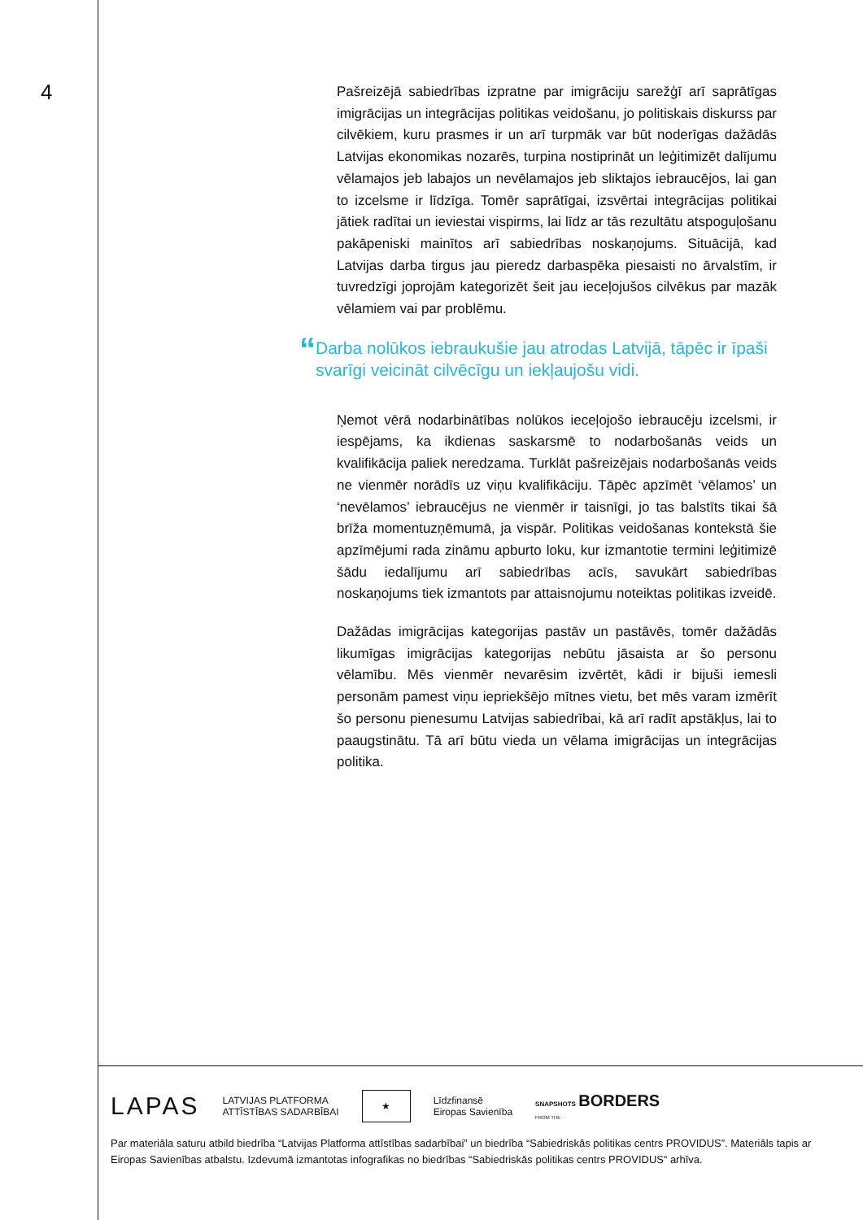4
Pašreizējā sabiedrības izpratne par imigrāciju sarežģī arī saprātīgas imigrācijas un integrācijas politikas veidošanu, jo politiskais diskurss par cilvēkiem, kuru prasmes ir un arī turpmāk var būt noderīgas dažādās Latvijas ekonomikas nozarēs, turpina nostiprināt un leģitimizēt dalījumu vēlamajos jeb labajos un nevēlamajos jeb sliktajos iebraucējos, lai gan to izcelsme ir līdzīga. Tomēr saprātīgai, izsvērtai integrācijas politikai jātiek radītai un ieviestai vispirms, lai līdz ar tās rezultātu atspoguļošanu pakāpeniski mainītos arī sabiedrības noskaņojums. Situācijā, kad Latvijas darba tirgus jau pieredz darbaspēka piesaisti no ārvalstīm, ir tuvredzīgi joprojām kategorizēt šeit jau ieceļojušos cilvēkus par mazāk vēlamiem vai par problēmu.
“Darba nolūkos iebraukušie jau atrodas Latvijā, tāpēc ir īpaši svarīgi veicināt cilvēcīgu un iekļaujošu vidi.
Ņemot vērā nodarbinātības nolūkos ieceļojošo iebraucēju izcelsmi, ir iespējams, ka ikdienas saskarsmē to nodarbošanās veids un kvalifikācija paliek neredzama. Turklāt pašreizējais nodarbošanās veids ne vienmēr norādīs uz viņu kvalifikāciju. Tāpēc apzīmēt ‘vēlamos’ un ‘nevēlamos’ iebraucējus ne vienmēr ir taisnīgi, jo tas balstīts tikai šā brīža momentuzņēmumā, ja vispār. Politikas veidošanas kontekstā šie apzīmējumi rada zināmu apburto loku, kur izmantotie termini leģitimizē šādu iedalījumu arī sabiedrības acīs, savukārt sabiedrības noskaņojums tiek izmantots par attaisnojumu noteiktas politikas izveidē.
Dažādas imigrācijas kategorijas pastāv un pastāvēs, tomēr dažādās likumīgas imigrācijas kategorijas nebūtu jāsaista ar šo personu vēlamību. Mēs vienmēr nevarēsim izvērtēt, kādi ir bijuši iemesli personām pamest viņu iepriekšējo mītnes vietu, bet mēs varam izmērīt šo personu pienesumu Latvijas sabiedrībai, kā arī radīt apstākļus, lai to paaugstinātu. Tā arī būtu vieda un vēlama imigrācijas un integrācijas politika.
LAPAS LATVIJAS PLATFORMA
ATTĪSTĪBAS SADARBĪBAI ★ Līdzfinansē
Eiropas Savienība SNAPSHOTS BORDERS
FROM THE
Par materiāla saturu atbild biedrība “Latvijas Platforma attīstības sadarbībai” un biedrība “Sabiedriskās politikas centrs PROVIDUS”. Materiāls tapis ar Eiropas Savienības atbalstu. Izdevumā izmantotas infografikas no biedrības “Sabiedriskās politikas centrs PROVIDUS“ arhīva.